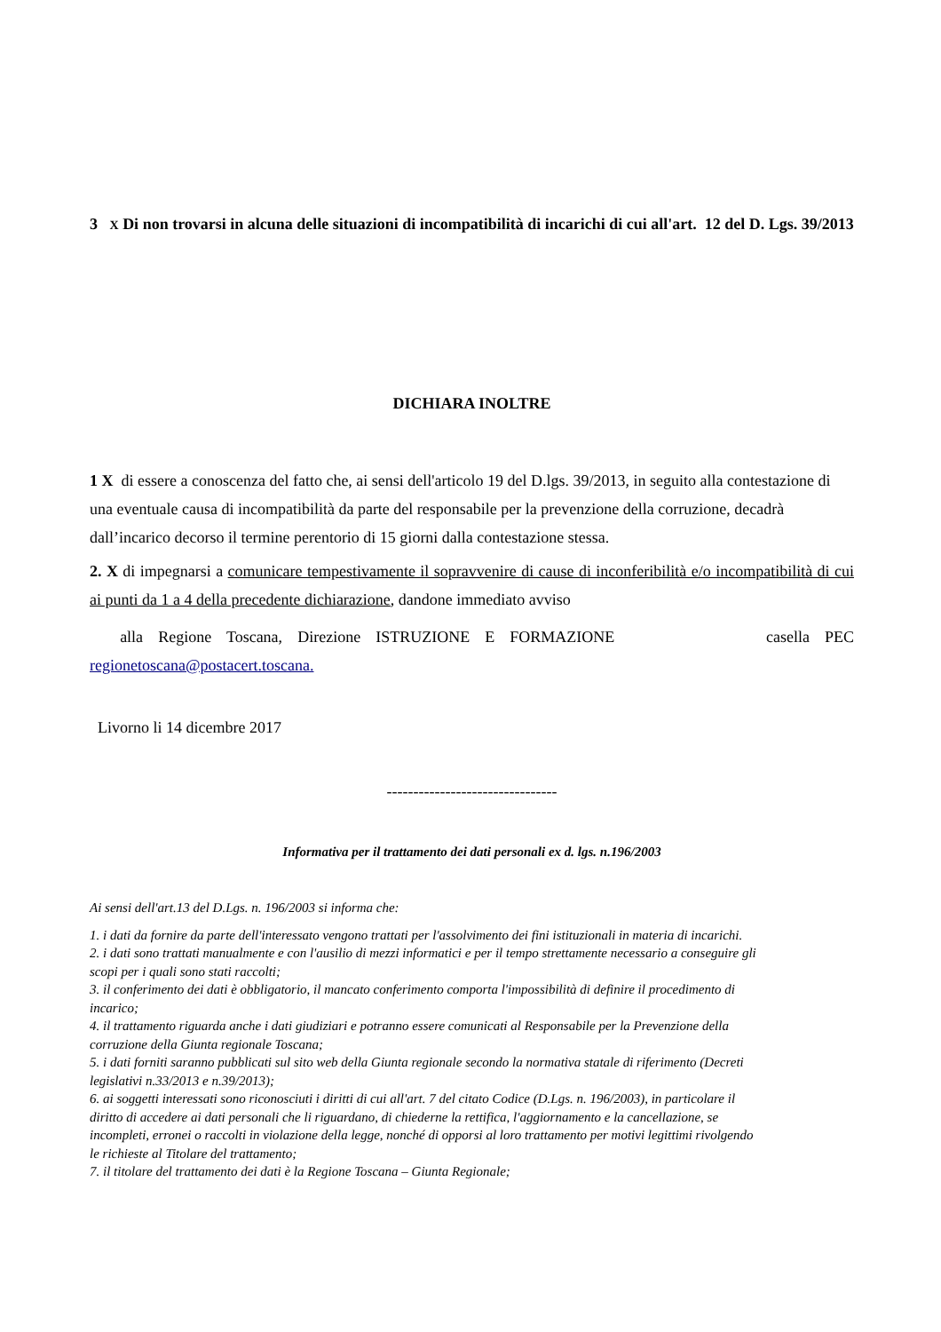3 X Di non trovarsi in alcuna delle situazioni di incompatibilità di incarichi di cui all'art. 12 del D. Lgs. 39/2013
DICHIARA INOLTRE
1 X di essere a conoscenza del fatto che, ai sensi dell'articolo 19 del D.lgs. 39/2013, in seguito alla contestazione di una eventuale causa di incompatibilità da parte del responsabile per la prevenzione della corruzione, decadrà dall’incarico decorso il termine perentorio di 15 giorni dalla contestazione stessa.
2. X di impegnarsi a comunicare tempestivamente il sopravvenire di cause di inconferibilità e/o incompatibilità di cui ai punti da 1 a 4 della precedente dichiarazione, dandone immediato avviso
alla Regione Toscana, Direzione ISTRUZIONE E FORMAZIONE casella PEC regionetoscana@postacert.toscana.
Livorno li 14 dicembre 2017
--------------------------------
Informativa per il trattamento dei dati personali ex d. lgs. n.196/2003
Ai sensi dell'art.13 del D.Lgs. n. 196/2003 si informa che:
1. i dati da fornire da parte dell'interessato vengono trattati per l'assolvimento dei fini istituzionali in materia di incarichi.
2. i dati sono trattati manualmente e con l'ausilio di mezzi informatici e per il tempo strettamente necessario a conseguire gli scopi per i quali sono stati raccolti;
3. il conferimento dei dati è obbligatorio, il mancato conferimento comporta l'impossibilità di definire il procedimento di incarico;
4. il trattamento riguarda anche i dati giudiziari e potranno essere comunicati al Responsabile per la Prevenzione della corruzione della Giunta regionale Toscana;
5. i dati forniti saranno pubblicati sul sito web della Giunta regionale secondo la normativa statale di riferimento (Decreti legislativi n.33/2013 e n.39/2013);
6. ai soggetti interessati sono riconosciuti i diritti di cui all'art. 7 del citato Codice (D.Lgs. n. 196/2003), in particolare il diritto di accedere ai dati personali che li riguardano, di chiederne la rettifica, l'aggiornamento e la cancellazione, se incompleti, erronei o raccolti in violazione della legge, nonché di opporsi al loro trattamento per motivi legittimi rivolgendo le richieste al Titolare del trattamento;
7. il titolare del trattamento dei dati è la Regione Toscana – Giunta Regionale;